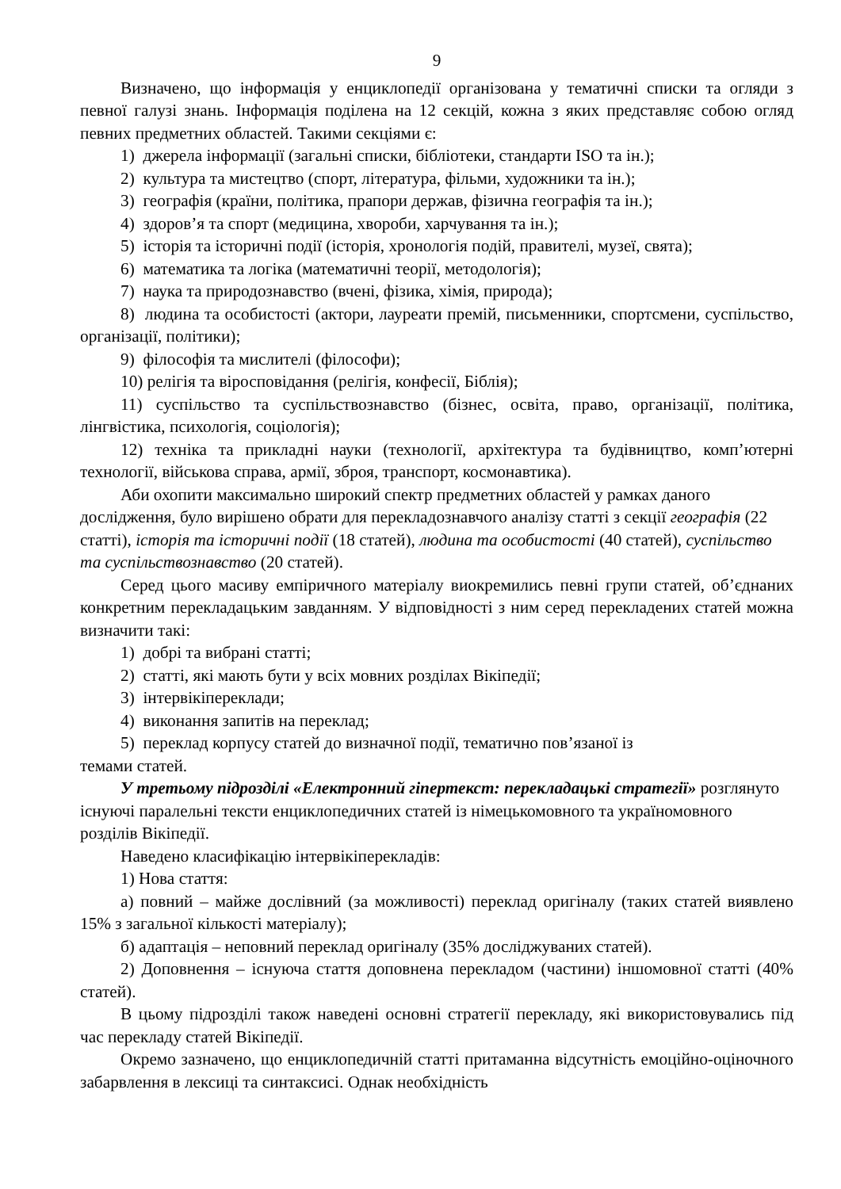9
Визначено, що інформація у енциклопедії організована у тематичні списки та огляди з певної галузі знань. Інформація поділена на 12 секцій, кожна з яких представляє собою огляд певних предметних областей. Такими секціями є:
1) джерела інформації (загальні списки, бібліотеки, стандарти ISO та ін.);
2) культура та мистецтво (спорт, література, фільми, художники та ін.);
3) географія (країни, політика, прапори держав, фізична географія та ін.);
4) здоров’я та спорт (медицина, хвороби, харчування та ін.);
5) історія та історичні події (історія, хронологія подій, правителі, музеї, свята);
6) математика та логіка (математичні теорії, методологія);
7) наука та природознавство (вчені, фізика, хімія, природа);
8) людина та особистості (актори, лауреати премій, письменники, спортсмени, суспільство, організації, політики);
9) філософія та мислителі (філософи);
10) релігія та віросповідання (релігія, конфесії, Біблія);
11) суспільство та суспільствознавство (бізнес, освіта, право, організації, політика, лінгвістика, психологія, соціологія);
12) техніка та прикладні науки (технології, архітектура та будівництво, комп’ютерні технології, військова справа, армії, зброя, транспорт, космонавтика).
Аби охопити максимально широкий спектр предметних областей у рамках даного дослідження, було вирішено обрати для перекладознавчого аналізу статті з секції географія (22 статті), історія та історичні події (18 статей), людина та особистості (40 статей), суспільство та суспільствознавство (20 статей).
Серед цього масиву емпіричного матеріалу виокремились певні групи статей, об’єднаних конкретним перекладацьким завданням. У відповідності з ним серед перекладених статей можна визначити такі:
1) добрі та вибрані статті;
2) статті, які мають бути у всіх мовних розділах Вікіпедії;
3) інтервікіпереклади;
4) виконання запитів на переклад;
5) переклад корпусу статей до визначної події, тематично пов’язаної із
темами статей.
У третьому підрозділі «Електронний гіпертекст: перекладацькі стратегії» розглянуто існуючі паралельні тексти енциклопедичних статей із німецькомовного та україномовного розділів Вікіпедії.
Наведено класифікацію інтервікіперекладів:
1) Нова стаття:
а) повний – майже дослівний (за можливості) переклад оригіналу (таких статей виявлено 15% з загальної кількості матеріалу);
б) адаптація – неповний переклад оригіналу (35% досліджуваних статей).
2) Доповнення – існуюча стаття доповнена перекладом (частини) іншомовної статті (40% статей).
В цьому підрозділі також наведені основні стратегії перекладу, які використовувались під час перекладу статей Вікіпедії.
Окремо зазначено, що енциклопедичній статті притаманна відсутність емоційно-оціночного забарвлення в лексиці та синтаксисі. Однак необхідність